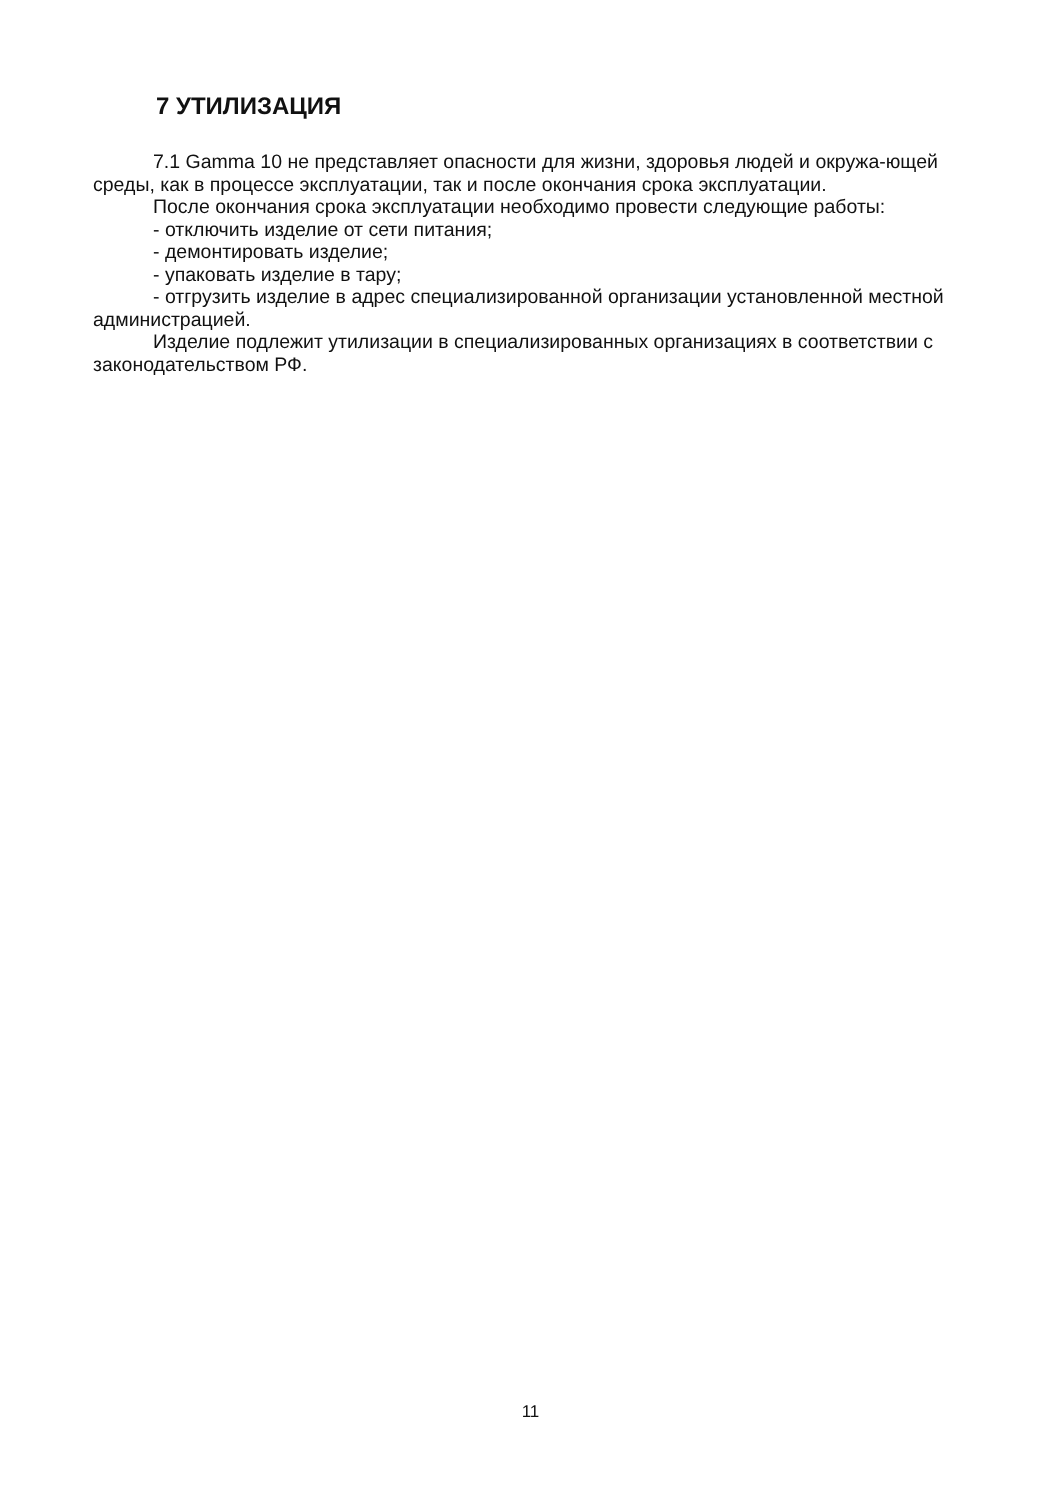7 УТИЛИЗАЦИЯ
7.1 Gamma 10 не представляет опасности для жизни, здоровья людей и окружа-ющей среды, как в процессе эксплуатации, так и после окончания срока эксплуатации.
После окончания срока эксплуатации необходимо провести следующие работы:
- отключить изделие от сети питания;
- демонтировать изделие;
- упаковать изделие в тару;
- отгрузить изделие в адрес специализированной организации установленной местной администрацией.
Изделие подлежит утилизации в специализированных организациях в соответствии с законодательством РФ.
11